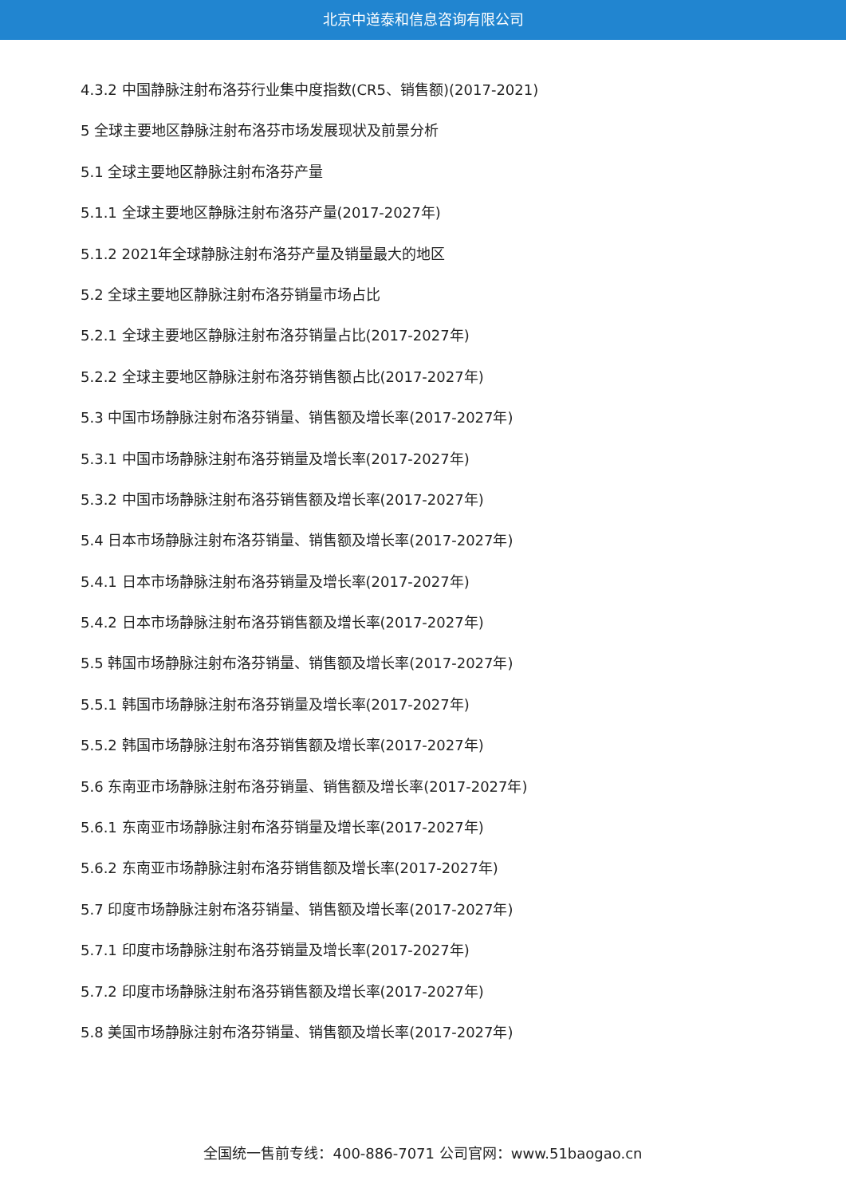北京中道泰和信息咨询有限公司
4.3.2 中国静脉注射布洛芬行业集中度指数(CR5、销售额)(2017-2021)
5 全球主要地区静脉注射布洛芬市场发展现状及前景分析
5.1 全球主要地区静脉注射布洛芬产量
5.1.1 全球主要地区静脉注射布洛芬产量(2017-2027年)
5.1.2 2021年全球静脉注射布洛芬产量及销量最大的地区
5.2 全球主要地区静脉注射布洛芬销量市场占比
5.2.1 全球主要地区静脉注射布洛芬销量占比(2017-2027年)
5.2.2 全球主要地区静脉注射布洛芬销售额占比(2017-2027年)
5.3 中国市场静脉注射布洛芬销量、销售额及增长率(2017-2027年)
5.3.1 中国市场静脉注射布洛芬销量及增长率(2017-2027年)
5.3.2 中国市场静脉注射布洛芬销售额及增长率(2017-2027年)
5.4 日本市场静脉注射布洛芬销量、销售额及增长率(2017-2027年)
5.4.1 日本市场静脉注射布洛芬销量及增长率(2017-2027年)
5.4.2 日本市场静脉注射布洛芬销售额及增长率(2017-2027年)
5.5 韩国市场静脉注射布洛芬销量、销售额及增长率(2017-2027年)
5.5.1 韩国市场静脉注射布洛芬销量及增长率(2017-2027年)
5.5.2 韩国市场静脉注射布洛芬销售额及增长率(2017-2027年)
5.6 东南亚市场静脉注射布洛芬销量、销售额及增长率(2017-2027年)
5.6.1 东南亚市场静脉注射布洛芬销量及增长率(2017-2027年)
5.6.2 东南亚市场静脉注射布洛芬销售额及增长率(2017-2027年)
5.7 印度市场静脉注射布洛芬销量、销售额及增长率(2017-2027年)
5.7.1 印度市场静脉注射布洛芬销量及增长率(2017-2027年)
5.7.2 印度市场静脉注射布洛芬销售额及增长率(2017-2027年)
5.8 美国市场静脉注射布洛芬销量、销售额及增长率(2017-2027年)
全国统一售前专线：400-886-7071 公司官网：www.51baogao.cn